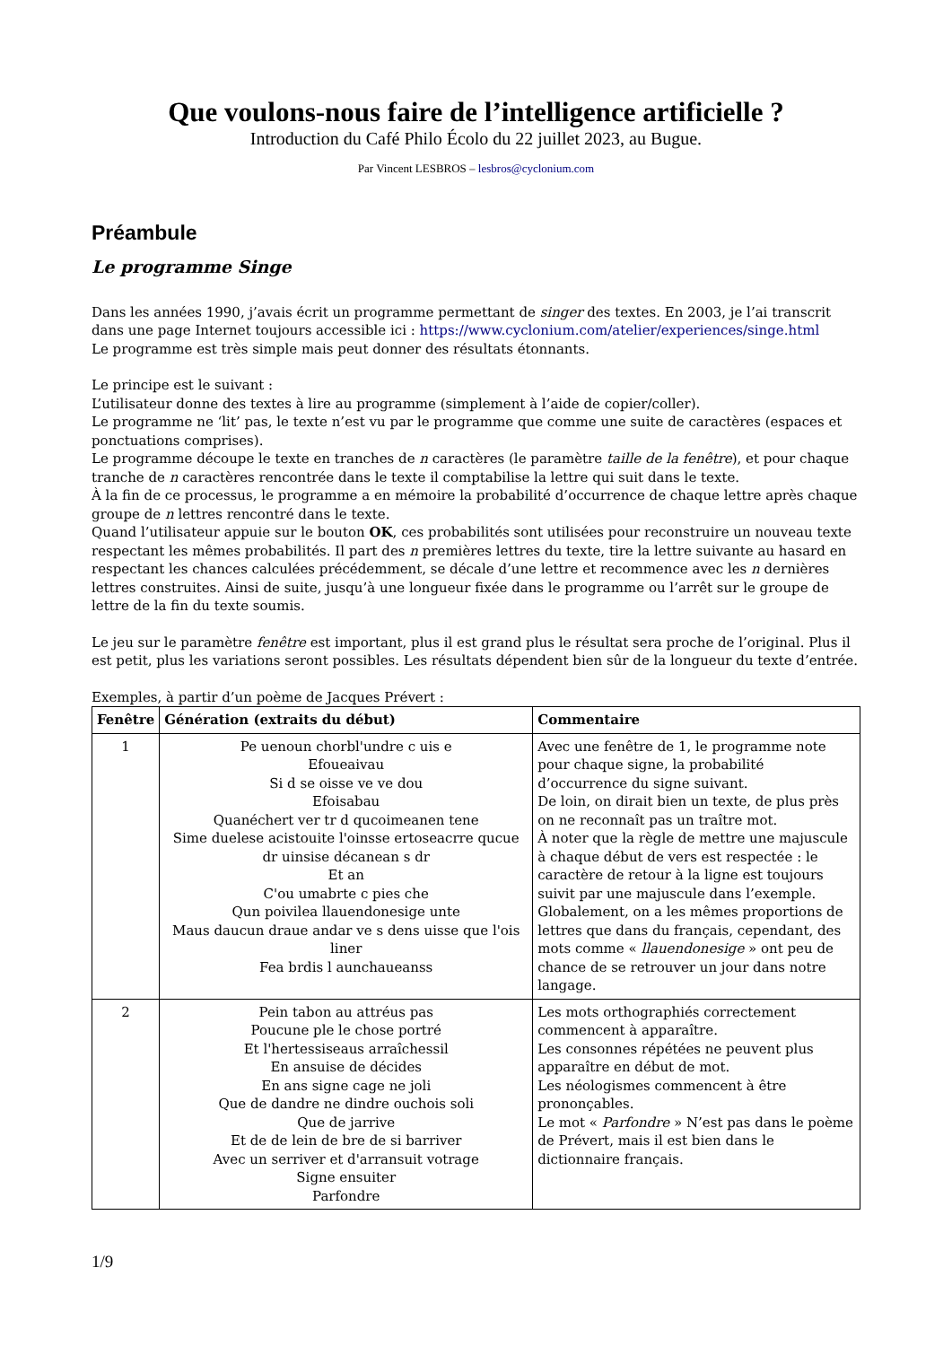Que voulons-nous faire de l’intelligence artificielle ?
Introduction du Café Philo Écolo du 22 juillet 2023, au Bugue.
Par Vincent LESBROS – lesbros@cyclonium.com
Préambule
Le programme Singe
Dans les années 1990, j’avais écrit un programme permettant de singer des textes. En 2003, je l’ai transcrit dans une page Internet toujours accessible ici : https://www.cyclonium.com/atelier/experiences/singe.html
Le programme est très simple mais peut donner des résultats étonnants.
Le principe est le suivant :
L’utilisateur donne des textes à lire au programme (simplement à l’aide de copier/coller).
Le programme ne ‘lit’ pas, le texte n’est vu par le programme que comme une suite de caractères (espaces et ponctuations comprises).
Le programme découpe le texte en tranches de n caractères (le paramètre taille de la fenêtre), et pour chaque tranche de n caractères rencontrée dans le texte il comptabilise la lettre qui suit dans le texte.
À la fin de ce processus, le programme a en mémoire la probabilité d’occurrence de chaque lettre après chaque groupe de n lettres rencontré dans le texte.
Quand l’utilisateur appuie sur le bouton OK, ces probabilités sont utilisées pour reconstruire un nouveau texte respectant les mêmes probabilités. Il part des n premières lettres du texte, tire la lettre suivante au hasard en respectant les chances calculées précédemment, se décale d’une lettre et recommence avec les n dernières lettres construites. Ainsi de suite, jusqu’à une longueur fixée dans le programme ou l’arrêt sur le groupe de lettre de la fin du texte soumis.
Le jeu sur le paramètre fenêtre est important, plus il est grand plus le résultat sera proche de l’original. Plus il est petit, plus les variations seront possibles. Les résultats dépendent bien sûr de la longueur du texte d’entrée.
Exemples, à partir d’un poème de Jacques Prévert :
| Fenêtre | Génération (extraits du début) | Commentaire |
| --- | --- | --- |
| 1 | Pe uenoun chorbl'undre c uis e Efoueaivau Si d se oisse ve ve dou Efoisabau Quanéchert ver tr d qucoimeanen tene Sime duelese acistouite l'oinsse ertoseacrre qucue dr uinsise décanean s dr Et an C'ou umabrte c pies che Qun poivilea llauendonesige unte Maus daucun draue andar ve s dens uisse que l'ois liner Fea brdis l aunchaueanss | Avec une fenêtre de 1, le programme note pour chaque signe, la probabilité d’occurrence du signe suivant. De loin, on dirait bien un texte, de plus près on ne reconnaît pas un traître mot. À noter que la règle de mettre une majuscule à chaque début de vers est respectée : le caractère de retour à la ligne est toujours suivit par une majuscule dans l’exemple. Globalement, on a les mêmes proportions de lettres que dans du français, cependant, des mots comme « llauendonesige » ont peu de chance de se retrouver un jour dans notre langage. |
| 2 | Pein tabon au attréus pas Poucune ple le chose portré Et l'hertessiseaus arraîchessil En ansuise de décides En ans signe cage ne joli Que de dandre ne dindre ouchois soli Que de jarrive Et de de lein de bre de si barriver Avec un serriver et d'arransuit votrage Signe ensuiter Parfondre | Les mots orthographiés correctement commencent à apparaître. Les consonnes répétées ne peuvent plus apparaître en début de mot. Les néologismes commencent à être prononçables. Le mot « Parfondre » N’est pas dans le poème de Prévert, mais il est bien dans le dictionnaire français. |
1/9